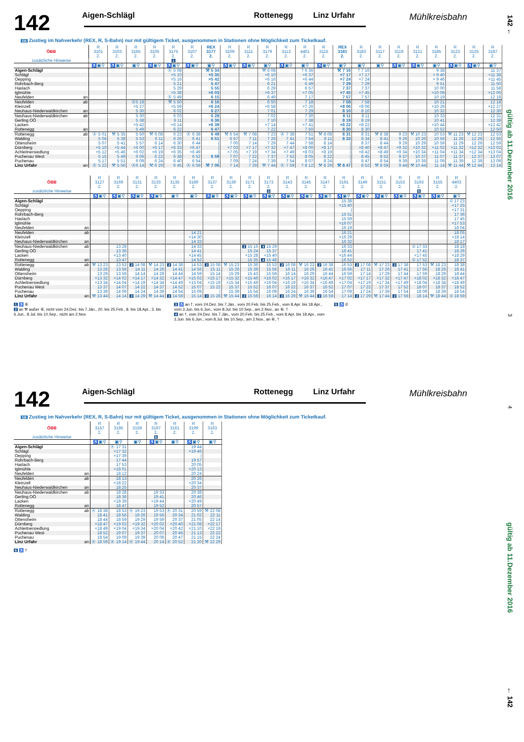142
Aigen-Schlägl Rottenegg Linz Urfahr
Mühlkreisbahn
SB Zustieg im Nahverkehr (REX, R, S-Bahn) nur mit gültigem Ticket, ausgenommen in Stationen ohne Möglichkeit zum Ticketkauf.
| ÖBB | R 3101 2. | R 3103 2. | R 3165 2. | R 3105 2. | R 3175 2. | R 3107 2. | REX 3177 2. | R 3109 2. | R 3111 2. | R 3179 2. | R 3113 2. | R 4401 2. | R 3115 2. | REX 3181 2. | R 3183 2. | R 3117 2. | R 3119 2. | R 3121 2. | R 3185 2. | R 3123 2. | R 3125 2. | R 3187 2. |
| --- | --- | --- | --- | --- | --- | --- | --- | --- | --- | --- | --- | --- | --- | --- | --- | --- | --- | --- | --- | --- | --- | --- |
| zusätzliche Hinweise | | | | | 1 | | | | | | | | | | | | | | | | | |
| | ♿▣⚲ | ♿▣⚲ | ▣⚲ | ♿▣⚲ | ♿▣⚲ | ♿▣⚲ | ▣⚲ | ♿▣⚲ | ♿▣⚲ | ▣⚲ | ♿▣⚲ | ▣⚲ | ♿▣⚲ | ▣⚲ | ▣⚲ | ▣⚲ | ♿▣⚲ | ♿▣⚲ | ▣⚲ | ♿▣⚲ | ♿▣⚲ | ▣⚲ |
| Aigen-Schlägl | | | | | Ⓐ 5 08 | | ⚒ 5 34 | | | ⚒ 6 08 | | † 6 36 | | ⚒ 7 16 | † 7 16 | | | | 9 38 | | | 11 37 |
| Schlägl | | | | | ×5 10 | | ×5 35 | | | ×6 10 | | ×6 37 | | ×7 17 | ×7 17 | | | | × 9 40 | | | ×11 38 |
| Oepping | | | | | ×5 16 | | ×5 42 | | | ×6 16 | | ×6 44 | | ×7 24 | ×7 24 | | | | × 9 46 | | | ×11 45 |
| Rohrbach-Berg | | | | | 5 21 | | 5 47 | | | 6 21 | | 6 49 | | 7 29 | 7 29 | | | | 9 51 | | | 11 50 |
| Haslach | | | | | 5 29 | | 5 55 | | | 6 29 | | 6 57 | | 7 37 | 7 37 | | | | 10 00 | | | 11 58 |
| Iglmühle | | | | | ×5 38 | | ×6 03 | | | ×6 37 | | ×7 05 | | ×7 45 | ×7 45 | | | | ×10 08 | | | ×12 06 |
| Neufelden an | | | | | Ⓐ 5 49 | | 6 15 | | | 6 49 | | 7 17 | | 7 57 | 7 57 | | | | 10 19 | | | 12 18 |
| Neufelden ab | | | Ⓐ5 18 | | ⚒ 5 50 | | 6 16 | | | 6 50 | | 7 18 | | 7 58 | 7 58 | | | | 10 21 | | | 12 18 |
| Kleinzell | | | ×5 27 | | ×5 59 | | ×6 24 | | | ×6 58 | | ×7 26 | | ×8 06 | ×8 06 | | | | ×10 29 | | | ×12 27 |
| Neuhaus-Niederwaldkirchen an | | | 5 30 | | 6 02 | | 6 27 | | | 7 01 | | 7 29 | | 8 10 | 8 10 | | | | 10 32 | | | 12 30 |
| Neuhaus-Niederwaldkirchen ab | | | 5 30 | | 6 03 | | 6 28 | | | 7 02 | | 7 30 | | 8 11 | 8 11 | | | | 10 33 | | | 12 31 |
| Gerling OÖ | | | 5 38 | | 6 11 | | 6 36 | | | 7 10 | | 7 38 | | 8 19 | 8 19 | | | | 10 41 | | | 12 39 |
| Lacken | | | ×5 42 | | ×6 14 | | ×6 39 | | | ×7 14 | | ×7 41 | | ×8 22 | ×8 22 | | | | ×10 44 | | | ×12 42 |
| Rottenegg an | | | 5 49 | | 6 22 | | 6 47 | | | 7 22 | | 7 50 | | 8 30 | 8 30 | | | | 10 52 | | | 12 50 |
| Rottenegg ab | Ⓐ 5 01 | ⚒ 5 35 | 5 50 | ⚒ 6 08 | 6 23 | Ⓐ 6 38 | 6 49 | ⚒ 6 54 | ⚒ 7 08 | 7 23 | Ⓐ 7 38 | 7 51 | ⚒ 8 08 | 8 31 | 8 31 | ⚒ 8 38 | 9 23 | ⚒ 10 23 | 10 53 | ⚒ 11 23 | ⚒ 12 23 | 12 53 |
| Walding | 5 04 | 5 38 | 5 53 | 6 11 | 6 26 | 6 41 | 6 51 | 6 57 | 7 11 | 7 26 | 7 41 | 7 54 | 8 11 | 8 33 | 8 34 | 8 41 | 9 26 | 10 26 | 10 56 | 11 26 | 12 26 | 12 56 |
| Ottensheim | 5 07 | 5 41 | 5 57 | 6 14 | 6 30 | 6 44 | / | 7 00 | 7 14 | 7 29 | 7 44 | 7 58 | 8 14 | / | 8 37 | 8 44 | 9 29 | 10 29 | 10 59 | 11 29 | 12 29 | 12 59 |
| Dürnberg | ×5 10 | ×5 44 | ×6 00 | ×6 17 | ×6 33 | ×6 47 | / | ×7 03 | ×7 17 | ×7 32 | ×7 47 | ×8 00 | ×8 17 | / | ×8 40 | ×8 47 | ×9 32 | ×10 32 | ×11 02 | ×11 32 | ×12 32 | ×13 02 |
| Achleitnersiedlung | ×5 12 | ×5 46 | ×6 02 | ×6 19 | ×6 35 | ×6 49 | / | ×7 05 | ×7 19 | ×7 34 | ×7 49 | ×8 03 | ×8 19 | / | ×8 42 | ×8 49 | ×9 34 | ×10 34 | ×11 04 | ×11 34 | ×12 34 | ×13 04 |
| Puchenau West | 5 15 | 5 49 | 6 06 | 6 22 | 6 38 | 6 52 | 6 59 | 7 07 | 7 22 | 7 37 | 7 52 | 8 05 | 8 22 | / | 8 45 | 8 52 | 9 37 | 10 37 | 11 07 | 11 37 | 12 37 | 13 07 |
| Puchenau | 5 17 | 5 51 | 6 09 | 6 24 | 6 40 | 6 54 | / | 7 09 | 7 24 | 7 39 | 7 54 | 8 07 | 8 24 | / | 8 47 | 8 54 | 9 39 | 10 39 | 11 09 | 11 39 | 12 39 | 13 09 |
| Linz Urfahr an | Ⓐ 5 22 | ⚒ 5 56 | Ⓐ6 14 | ⚒ 6 29 | 6 45 | Ⓐ 6 59 | ⚒ 7 06 | 7 14 | 7 29 | ⚒ 7 44 | Ⓐ 7 59 | † 8 12 | ⚒ 8 29 | ⚒ 8 47 | 8 52 | ⚒ 8 59 | 9 44 | ⚒ 10 44 | 11 14 | ⚒ 11 44 | ⚒ 12 44 | 13 14 |
| ÖBB | R 3127 2. | R 3169 2. | R 3131 2. | R 3133 2. | R 3135 2. | R 3189 2. | R 3137 2. | R 3139 2. | R 3171 2. | R 3173 2. | R 3143 2. | R 3145 2. | R 3147 2. | R 3191 2. | R 3149 2. | R 3151 2. | R 3153 2. | R 3193 2. | R 3155 2. | R 4403 2. |
| --- | --- | --- | --- | --- | --- | --- | --- | --- | --- | --- | --- | --- | --- | --- | --- | --- | --- | --- | --- | --- |
| zusätzliche Hinweise | | | | | | | | | | 3 | | | | | | | | 5 | | |
| | ♿▣⚲ | ♿▣⚲ | ♿▣⚲ | ♿▣⚲ | ▣⚲ | ▣⚲ | ♿▣⚲ | ♿▣⚲ | ♿▣⚲ | ♿▣⚲ | ♿▣⚲ | ♿▣⚲ | ♿▣⚲ | ♿▣⚲ | ♿▣⚲ | ♿▣⚲ | ♿▣⚲ | ♿▣⚲ | ♿▣⚲ | ▣⚲ |
| Aigen-Schlägl | | | | | | | | | | | | | | 15 38 | | | | | | © 17 23 |
| Schlägl | | | | | | | | | | | | | | ×15 40 | | | | | | ×17 25 |
| Oepping | | | | | | | | | | | | | | / | | | | | | ×17 31 |
| Rohrbach-Berg | | | | | | | | | | | | | | 15 51 | | | | | | 17 36 |
| Haslach | | | | | | | | | | | | | | 15 59 | | | | | | 17 45 |
| Iglmühle | | | | | | | | | | | | | | ×16 07 | | | | | | ×17 53 |
| Neufelden an | | | | | | | | | | | | | | 16 19 | | | | | | 18 04 |
| Neufelden ab | | | | | | 14 21 | | | | | | | | 16 21 | | | | | | 18 05 |
| Kleinzell | | | | | | ×14 30 | | | | | | | | ×16 29 | | | | | | ×18 14 |
| Neuhaus-Niederwaldkirchen an | | | | | | 14 33 | | | | | | | | 16 32 | | | | | | 18 17 |
| Neuhaus-Niederwaldkirchen ab | | 13 28 | | | | 14 33 | | | 2 15 16 | 4 15 29 | | | | 16 33 | | | | © 17 33 | | 18 18 |
| Gerling OÖ | | 13 36 | | | | 14 41 | | | 15 24 | 15 37 | | | | 16 41 | | | | 17 41 | | 18 26 |
| Lacken | | ×13 40 | | | | ×14 45 | | | ×15 28 | ×15 40 | | | | ×16 44 | | | | ×17 45 | | ×18 29 |
| Rottenegg an | | 13 47 | | | | 14 52 | | | 15 35 | 4 15 48 | | | | 16 52 | | | | © 17 52 | | 18 37 |
| Rottenegg ab | ⚒ 13 23 | 13 53 | 2 14 08 | ⚒ 14 23 | 2 14 38 | 14 53 | 2 15 08 | ⚒ 15 23 | 15 36 | 15 53 | 2 16 08 | ⚒ 16 23 | 2 16 38 | 16 53 | 2 17 08 | ⚒ 17 23 | 2 17 38 | 17 53 | ⚒ 18 23 | 18 38 |
| Walding | 13 26 | 13 56 | 14 11 | 14 26 | 14 41 | 14 56 | 15 11 | 15 26 | 15 39 | 15 56 | 16 11 | 16 26 | 16 41 | 16 56 | 17 11 | 17 26 | 17 41 | 17 56 | 18 26 | 18 41 |
| Ottensheim | 13 29 | 13 59 | 14 14 | 14 29 | 14 44 | 14 59 | 15 14 | 15 29 | 15 43 | 15 59 | 16 14 | 16 29 | 16 44 | 16 59 | 17 14 | 17 29 | 17 44 | 17 59 | 18 29 | 18 44 |
| Dürnberg | ×13 32 | ×14 02 | ×14 17 | ×14 32 | ×14 47 | ×15 02 | ×15 17 | ×15 32 | ×15 46 | ×16 02 | ×16 17 | ×16 32 | ×16 47 | ×17 02 | ×17 17 | ×17 32 | ×17 47 | ×18 02 | ×18 32 | ×18 47 |
| Achleitnersiedlung | ×13 34 | ×14 04 | ×14 19 | ×14 34 | ×14 49 | ×15 04 | ×15 19 | ×15 34 | ×15 49 | ×16 04 | ×16 19 | ×16 34 | ×16 49 | ×17 04 | ×17 19 | ×17 34 | ×17 49 | ×18 04 | ×18 34 | ×18 49 |
| Puchenau West | 13 37 | 14 07 | 14 22 | 14 37 | 14 52 | 15 07 | 15 22 | 15 37 | 15 52 | 16 07 | 16 22 | 16 37 | 16 52 | 17 07 | 17 22 | 17 37 | 17 52 | 18 07 | 18 37 | 18 52 |
| Puchenau | 13 39 | 14 09 | 14 24 | 14 39 | 14 54 | 15 09 | / | 15 39 | 15 54 | 16 09 | 16 24 | 16 39 | 16 54 | 17 09 | 17 24 | 17 39 | 17 54 | 18 09 | 18 39 | 18 54 |
| Linz Urfahr an | ⚒ 13 44 | 14 14 | 2 14 29 | ⚒ 14 44 | 2 14 59 | 15 14 | 2 15 28 | ⚒ 15 44 | 2 15 59 | 16 14 | 2 16 29 | ⚒ 16 44 | 2 16 59 | 17 14 | 2 17 29 | ⚒ 17 44 | 2 17 59 | 18 14 | ⚒ 18 44 | © 18 59 |
1 ♿ ⑥
2 an ⚒ außer ⑥, nicht vom 24.Dez. bis 7.Jän., 20. bis 25.Feb., 8. bis 18.Apr., 3. bis 6.Jun., 8.Jul. bis 10.Sep., nicht am 2.Nov.
3 ♿ an †, vom 24.Dez. bis 7.Jän., vom 20.Feb. bis 25.Feb., vom 8.Apr. bis 18.Apr., vom 3.Jun. bis 6.Jun., vom 8.Jul. bis 10.Sep., am 2.Nov., an ⑥, †
4 an †, vom 24.Dez. bis 7.Jän., vom 20.Feb. bis 25.Feb., vom 8.Apr. bis 18.Apr., vom 3.Jun. bis 6.Jun., vom 8.Jul. bis 10.Sep., am 2.Nov., an ⑥, †
5 ♿ ©
142
Aigen-Schlägl Rottenegg Linz Urfahr
Mühlkreisbahn
SB Zustieg im Nahverkehr (REX, R, S-Bahn) nur mit gültigem Ticket, ausgenommen in Stationen ohne Möglichkeit zum Ticketkauf.
| ÖBB | R 3157 2. | R 3195 2. | R 3159 2. | R 3197 2. | R 3161 2. | R 3199 2. | R 3163 2. |
| --- | --- | --- | --- | --- | --- | --- | --- |
| zusätzliche Hinweise | | | | 6 | | | |
| | ♿▣⚲ | ▣⚲ | ▣⚲ | ♿▣⚲ | ▣⚲ | ♿▣⚲ | ▣⚲ |
| Aigen-Schlägl | | Ⓐ 17 31 | | | | 19 44 | |
| Schlägl | | ×17 32 | | | | ×19 46 | |
| Oepping | | ×17 39 | | | | / | |
| Rohrbach-Berg | | 17 44 | | | | 19 57 | |
| Haslach | | 17 53 | | | | 20 05 | |
| Iglmühle | | ×18 01 | | | | ×20 13 | |
| Neufelden an | | 18 12 | | | | 20 24 | |
| Neufelden ab | | 18 13 | | | | 20 26 | |
| Kleinzell | | ×18 22 | | | | ×20 34 | |
| Neuhaus-Niederwaldkirchen an | | 18 25 | | | | 20 37 | |
| Neuhaus-Niederwaldkirchen ab | | 18 28 | | 19 33 | | 20 38 | |
| Gerling OÖ | | 18 36 | | 19 41 | | 20 46 | |
| Lacken | | ×18 39 | | ×19 44 | | ×20 49 | |
| Rottenegg an | | 18 47 | | 19 52 | | 20 57 | |
| Rottenegg ab | Ⓐ 18 38 | 18 53 | Ⓐ 19 23 | 19 53 | Ⓐ 20 31 | 20 59 | ⚒ 22 08 |
| Walding | 18 41 | 18 56 | 19 26 | 19 56 | 20 34 | 21 02 | 22 11 |
| Ottensheim | 18 44 | 18 59 | 19 29 | 19 59 | 20 37 | 21 05 | 22 14 |
| Dürnberg | ×18 47 | ×19 02 | ×19 32 | ×20 02 | ×20 40 | ×21 08 | ×22 17 |
| Achleitnersiedlung | ×18 49 | ×19 04 | ×19 34 | ×20 04 | ×20 42 | ×21 10 | ×22 19 |
| Puchenau West | 18 52 | 19 07 | 19 37 | 20 07 | 20 45 | 21 13 | 22 22 |
| Puchenau | 18 54 | 19 09 | 19 39 | 20 09 | 20 47 | 21 15 | 22 24 |
| Linz Urfahr an | Ⓐ 18 59 | Ⓐ 19 14 | Ⓐ 19 44 | 20 14 | Ⓐ 20 52 | 21 20 | ⚒ 22 29 |
6 ♿ †
142 ←
gültig ab 11.Dezember 2016
3
4
gültig ab 11.Dezember 2016
← 142